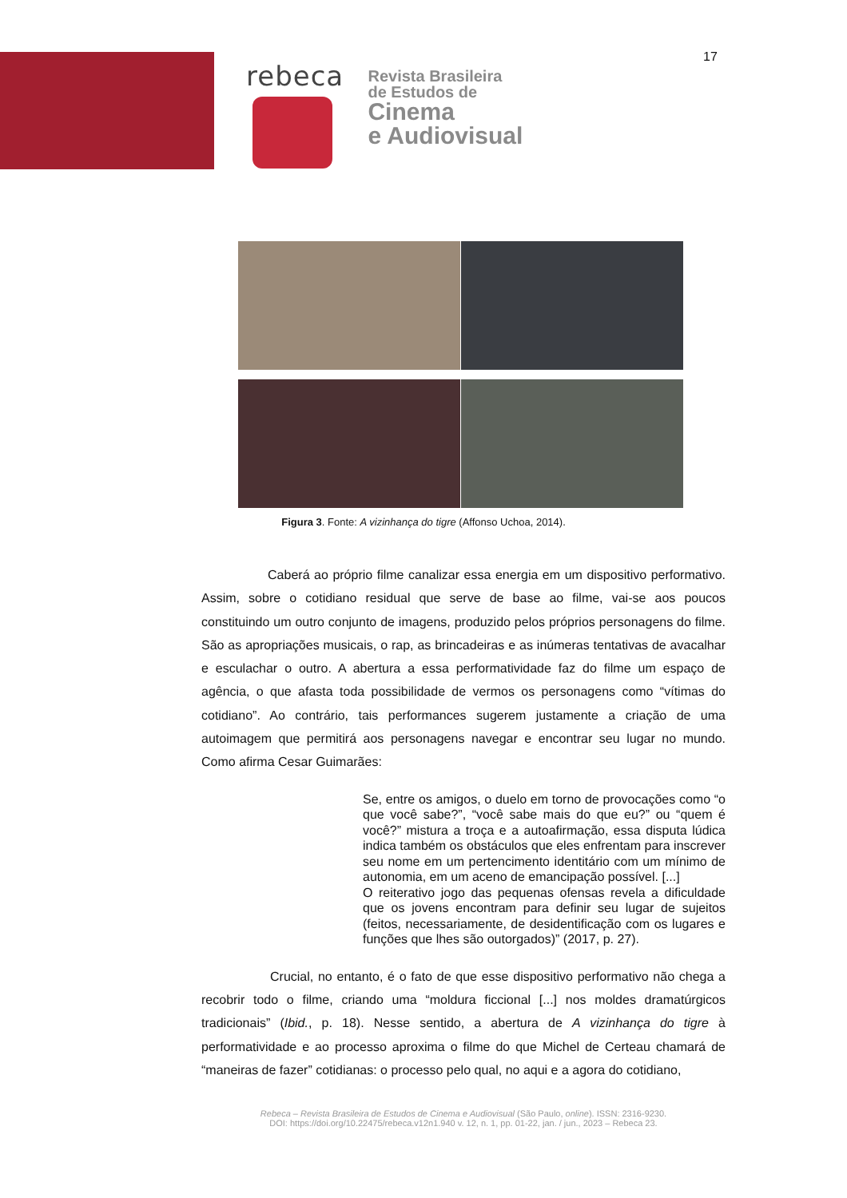17
rebeca
Revista Brasileira
de Estudos de
Cinema
e Audiovisual
Figura 3. Fonte: A vizinhança do tigre (Affonso Uchoa, 2014).
Caberá ao próprio filme canalizar essa energia em um dispositivo performativo. Assim, sobre o cotidiano residual que serve de base ao filme, vai-se aos poucos constituindo um outro conjunto de imagens, produzido pelos próprios personagens do filme. São as apropriações musicais, o rap, as brincadeiras e as inúmeras tentativas de avacalhar e esculachar o outro. A abertura a essa performatividade faz do filme um espaço de agência, o que afasta toda possibilidade de vermos os personagens como “vítimas do cotidiano”. Ao contrário, tais performances sugerem justamente a criação de uma autoimagem que permitirá aos personagens navegar e encontrar seu lugar no mundo. Como afirma Cesar Guimarães:
Se, entre os amigos, o duelo em torno de provocações como “o que você sabe?”, “você sabe mais do que eu?” ou “quem é você?” mistura a troça e a autoafirmação, essa disputa lúdica indica também os obstáculos que eles enfrentam para inscrever seu nome em um pertencimento identitário com um mínimo de autonomia, em um aceno de emancipação possível. [...]
O reiterativo jogo das pequenas ofensas revela a dificuldade que os jovens encontram para definir seu lugar de sujeitos (feitos, necessariamente, de desidentificação com os lugares e funções que lhes são outorgados)” (2017, p. 27).
Crucial, no entanto, é o fato de que esse dispositivo performativo não chega a recobrir todo o filme, criando uma “moldura ficcional [...] nos moldes dramatúrgicos tradicionais” (Ibid., p. 18). Nesse sentido, a abertura de A vizinhança do tigre à performatividade e ao processo aproxima o filme do que Michel de Certeau chamará de “maneiras de fazer” cotidianas: o processo pelo qual, no aqui e a agora do cotidiano,
Rebeca – Revista Brasileira de Estudos de Cinema e Audiovisual (São Paulo, online). ISSN: 2316-9230.
DOI: https://doi.org/10.22475/rebeca.v12n1.940 v. 12, n. 1, pp. 01-22, jan. / jun., 2023 – Rebeca 23.